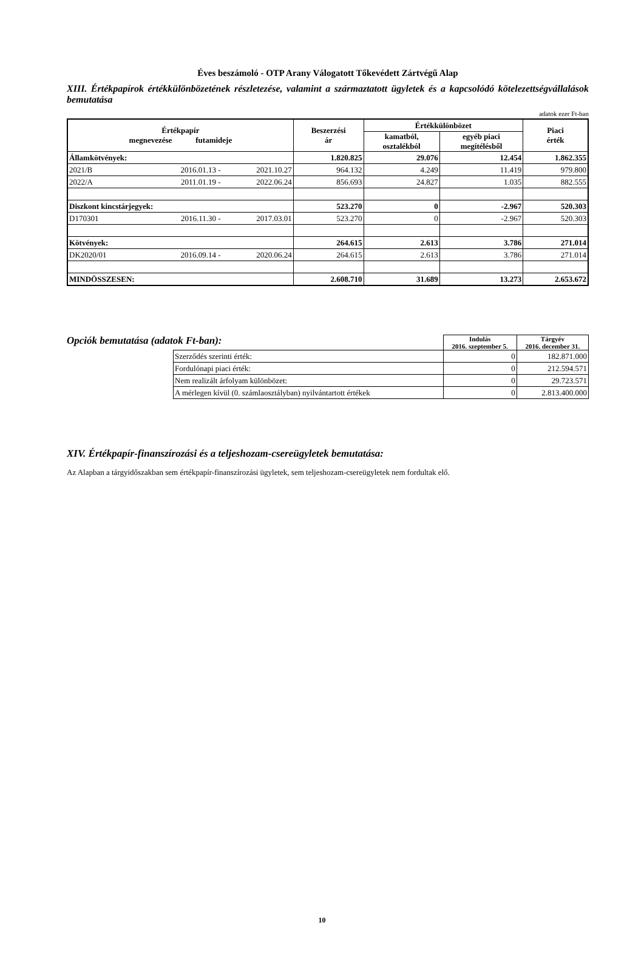Éves beszámoló - OTP Arany Válogatott Tőkevédett Zártvégű Alap
XIII. Értékpapírok értékkülönbözetének részletezése, valamint a származtatott ügyletek és a kapcsolódó kötelezettségvállalások bemutatása
adatok ezer Ft-ban
| Értékpapír megnevezése futamideje | | | Beszerzési ár | Értékkülönbözet | | Piaci érték |
| --- | --- | --- | --- | --- | --- | --- |
| | | | | kamatból, osztalékból | egyéb piaci megítélésből | |
| Államkötvények: | | | 1.820.825 | 29.076 | 12.454 | 1.862.355 |
| 2021/B | 2016.01.13 - | 2021.10.27 | 964.132 | 4.249 | 11.419 | 979.800 |
| 2022/A | 2011.01.19 - | 2022.06.24 | 856.693 | 24.827 | 1.035 | 882.555 |
| Diszkont kincstárjegyek: | | | 523.270 | 0 | -2.967 | 520.303 |
| D170301 | 2016.11.30 - | 2017.03.01 | 523.270 | 0 | -2.967 | 520.303 |
| Kötvények: | | | 264.615 | 2.613 | 3.786 | 271.014 |
| DK2020/01 | 2016.09.14 - | 2020.06.24 | 264.615 | 2.613 | 3.786 | 271.014 |
| MINDÖSSZESEN: | | | 2.608.710 | 31.689 | 13.273 | 2.653.672 |
Opciók bemutatása (adatok Ft-ban):
| | Indulás 2016. szeptember 5. | Tárgyév 2016. december 31. |
| Szerződés szerinti érték: | 0 | 182.871.000 |
| Fordulónapi piaci érték: | 0 | 212.594.571 |
| Nem realizált árfolyam különbözet: | 0 | 29.723.571 |
| A mérlegen kívül (0. számlaosztályban) nyilvántartott értékek | 0 | 2.813.400.000 |
XIV. Értékpapír-finanszírozási és a teljeshozam-csereügyletek bemutatása:
Az Alapban a tárgyidőszakban sem értékpapír-finanszírozási ügyletek, sem teljeshozam-csereügyletek nem fordultak elő.
10